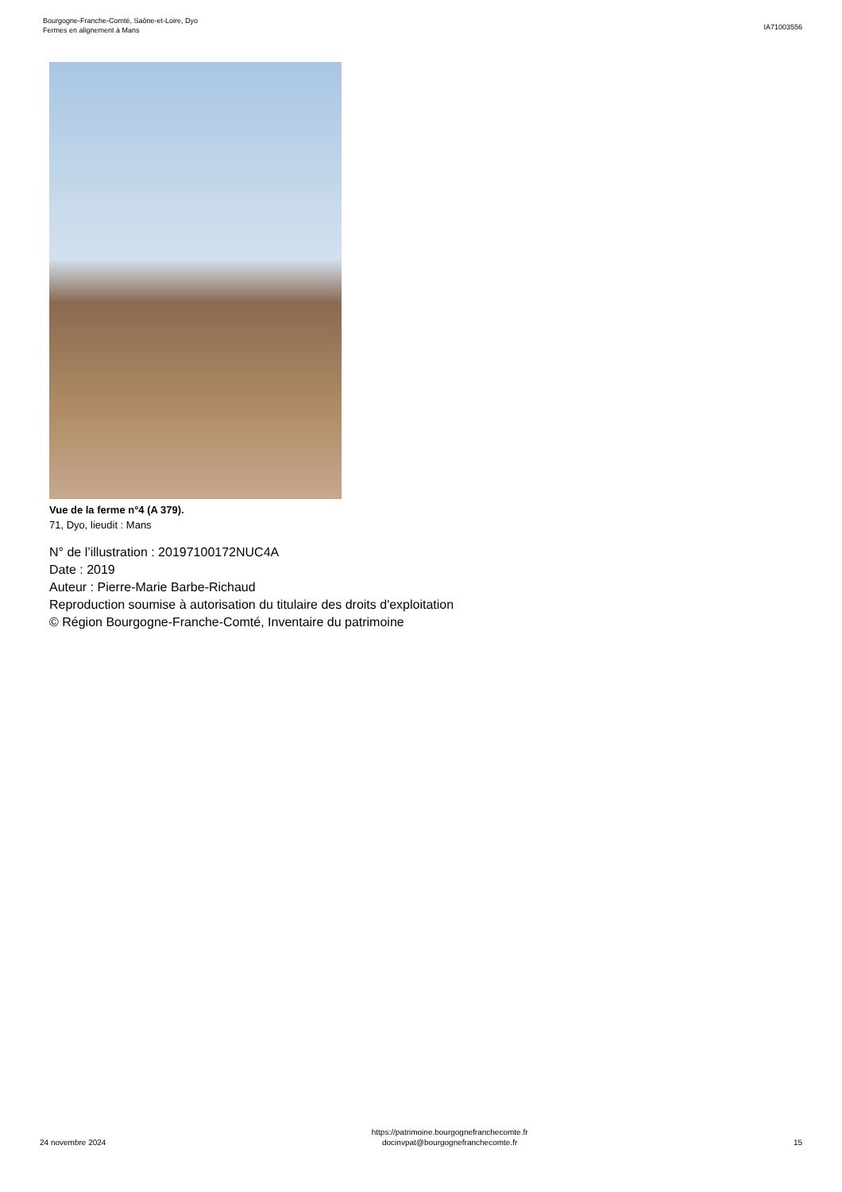Bourgogne-Franche-Comté, Saône-et-Loire, Dyo
Fermes en alignement à Mans
IA71003556
Vue de la ferme n°4 (A 379).
71, Dyo, lieudit : Mans
N° de l’illustration : 20197100172NUC4A
Date : 2019
Auteur : Pierre-Marie Barbe-Richaud
Reproduction soumise à autorisation du titulaire des droits d'exploitation
© Région Bourgogne-Franche-Comté, Inventaire du patrimoine
24 novembre 2024
https://patrimoine.bourgognefranchecomte.fr
docinvpat@bourgognefranchecomte.fr
15